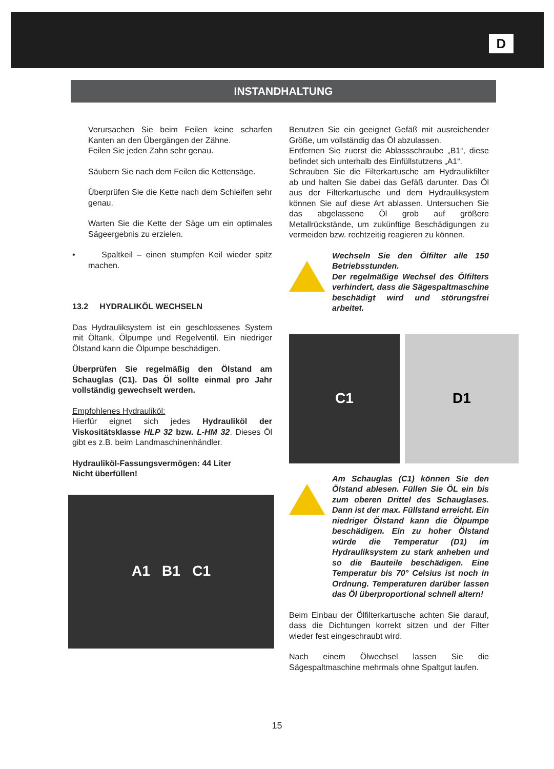D
INSTANDHALTUNG
Verursachen Sie beim Feilen keine scharfen Kanten an den Übergängen der Zähne.
Feilen Sie jeden Zahn sehr genau.
Säubern Sie nach dem Feilen die Kettensäge.
Überprüfen Sie die Kette nach dem Schleifen sehr genau.
Warten Sie die Kette der Säge um ein optimales Sägeergebnis zu erzielen.
• Spaltkeil – einen stumpfen Keil wieder spitz machen.
13.2 HYDRALIKÖL WECHSELN
Das Hydrauliksystem ist ein geschlossenes System mit Öltank, Ölpumpe und Regelventil. Ein niedriger Ölstand kann die Ölpumpe beschädigen.
Überprüfen Sie regelmäßig den Ölstand am Schauglas (C1). Das Öl sollte einmal pro Jahr vollständig gewechselt werden.
Empfohlenes Hydrauliköl:
Hierfür eignet sich jedes Hydrauliköl der Viskositätsklasse HLP 32 bzw. L-HM 32. Dieses Öl gibt es z.B. beim Landmaschinenhändler.
Hydrauliköl-Fassungsvermögen: 44 Liter
Nicht überfüllen!
A1 B1 C1
Benutzen Sie ein geeignet Gefäß mit ausreichender Größe, um vollständig das Öl abzulassen.
Entfernen Sie zuerst die Ablassschraube „B1“, diese befindet sich unterhalb des Einfüllstutzens „A1“.
Schrauben Sie die Filterkartusche am Hydraulikfilter ab und halten Sie dabei das Gefäß darunter. Das Öl aus der Filterkartusche und dem Hydrauliksystem können Sie auf diese Art ablassen. Untersuchen Sie das abgelassene Öl grob auf größere Metallrückstände, um zukünftige Beschädigungen zu vermeiden bzw. rechtzeitig reagieren zu können.
Wechseln Sie den Ölfilter alle 150 Betriebsstunden.
Der regelmäßige Wechsel des Ölfilters verhindert, dass die Sägespaltmaschine beschädigt wird und störungsfrei arbeitet.
C1 D1
Am Schauglas (C1) können Sie den Ölstand ablesen. Füllen Sie ÖL ein bis zum oberen Drittel des Schauglases. Dann ist der max. Füllstand erreicht. Ein niedriger Ölstand kann die Ölpumpe beschädigen. Ein zu hoher Ölstand würde die Temperatur (D1) im Hydrauliksystem zu stark anheben und so die Bauteile beschädigen. Eine Temperatur bis 70° Celsius ist noch in Ordnung. Temperaturen darüber lassen das Öl überproportional schnell altern!
Beim Einbau der Ölfilterkartusche achten Sie darauf, dass die Dichtungen korrekt sitzen und der Filter wieder fest eingeschraubt wird.
Nach einem Ölwechsel lassen Sie die Sägespaltmaschine mehrmals ohne Spaltgut laufen.
15